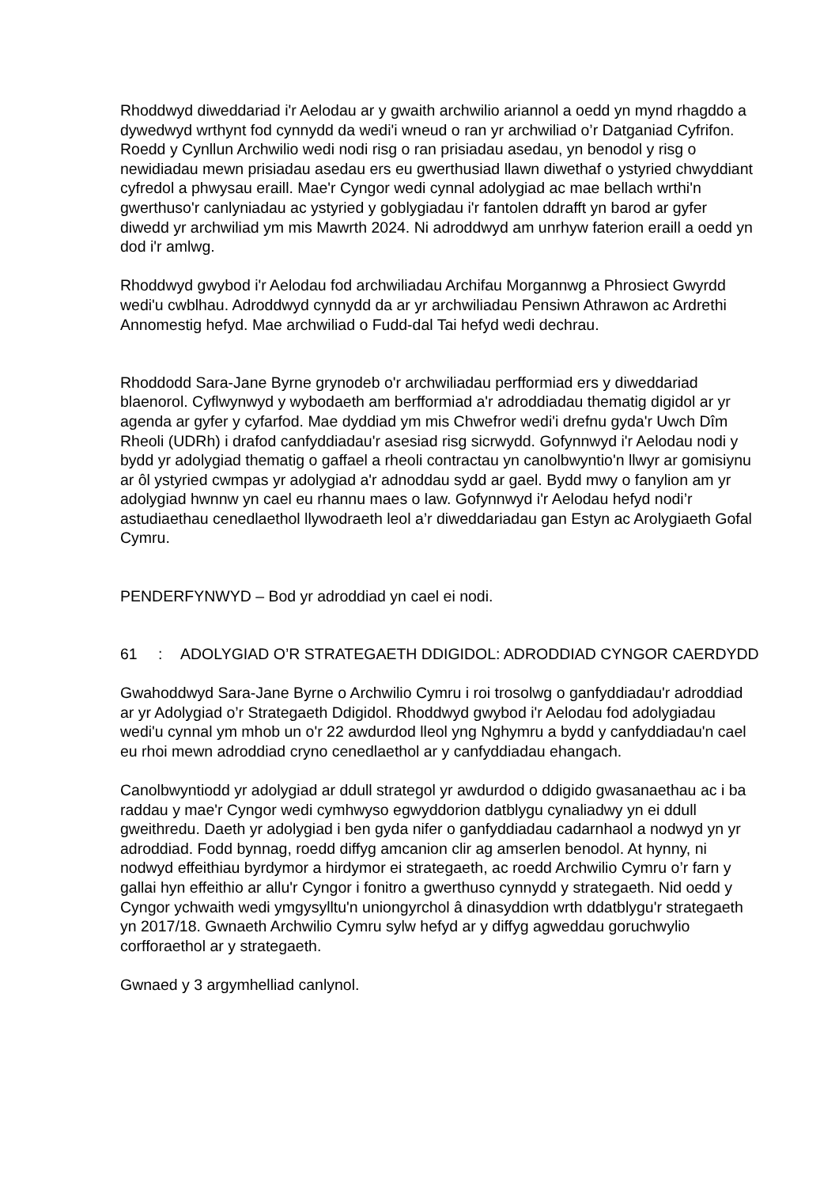Rhoddwyd diweddariad i'r Aelodau ar y gwaith archwilio ariannol a oedd yn mynd rhagddo a dywedwyd wrthynt fod cynnydd da wedi'i wneud o ran yr archwiliad o’r Datganiad Cyfrifon. Roedd y Cynllun Archwilio wedi nodi risg o ran prisiadau asedau, yn benodol y risg o newidiadau mewn prisiadau asedau ers eu gwerthusiad llawn diwethaf o ystyried chwyddiant cyfredol a phwysau eraill. Mae'r Cyngor wedi cynnal adolygiad ac mae bellach wrthi'n gwerthuso'r canlyniadau ac ystyried y goblygiadau i'r fantolen ddrafft yn barod ar gyfer diwedd yr archwiliad ym mis Mawrth 2024. Ni adroddwyd am unrhyw faterion eraill a oedd yn dod i'r amlwg.
Rhoddwyd gwybod i'r Aelodau fod archwiliadau Archifau Morgannwg a Phrosiect Gwyrdd wedi'u cwblhau. Adroddwyd cynnydd da ar yr archwiliadau Pensiwn Athrawon ac Ardrethi Annomestig hefyd. Mae archwiliad o Fudd-dal Tai hefyd wedi dechrau.
Rhoddodd Sara-Jane Byrne grynodeb o'r archwiliadau perfformiad ers y diweddariad blaenorol. Cyflwynwyd y wybodaeth am berfformiad a'r adroddiadau thematig digidol ar yr agenda ar gyfer y cyfarfod. Mae dyddiad ym mis Chwefror wedi'i drefnu gyda'r Uwch Dîm Rheoli (UDRh) i drafod canfyddiadau'r asesiad risg sicrwydd. Gofynnwyd i'r Aelodau nodi y bydd yr adolygiad thematig o gaffael a rheoli contractau yn canolbwyntio'n llwyr ar gomisiynu ar ôl ystyried cwmpas yr adolygiad a'r adnoddau sydd ar gael. Bydd mwy o fanylion am yr adolygiad hwnnw yn cael eu rhannu maes o law. Gofynnwyd i'r Aelodau hefyd nodi’r astudiaethau cenedlaethol llywodraeth leol a’r diweddariadau gan Estyn ac Arolygiaeth Gofal Cymru.
PENDERFYNWYD – Bod yr adroddiad yn cael ei nodi.
61: ADOLYGIAD O’R STRATEGAETH DDIGIDOL: ADRODDIAD CYNGOR CAERDYDD
Gwahoddwyd Sara-Jane Byrne o Archwilio Cymru i roi trosolwg o ganfyddiadau'r adroddiad ar yr Adolygiad o’r Strategaeth Ddigidol. Rhoddwyd gwybod i'r Aelodau fod adolygiadau wedi'u cynnal ym mhob un o'r 22 awdurdod lleol yng Nghymru a bydd y canfyddiadau'n cael eu rhoi mewn adroddiad cryno cenedlaethol ar y canfyddiadau ehangach.
Canolbwyntiodd yr adolygiad ar ddull strategol yr awdurdod o ddigido gwasanaethau ac i ba raddau y mae'r Cyngor wedi cymhwyso egwyddorion datblygu cynaliadwy yn ei ddull gweithredu. Daeth yr adolygiad i ben gyda nifer o ganfyddiadau cadarnhaol a nodwyd yn yr adroddiad. Fodd bynnag, roedd diffyg amcanion clir ag amserlen benodol. At hynny, ni nodwyd effeithiau byrdymor a hirdymor ei strategaeth, ac roedd Archwilio Cymru o’r farn y gallai hyn effeithio ar allu'r Cyngor i fonitro a gwerthuso cynnydd y strategaeth. Nid oedd y Cyngor ychwaith wedi ymgysylltu'n uniongyrchol â dinasyddion wrth ddatblygu'r strategaeth yn 2017/18. Gwnaeth Archwilio Cymru sylw hefyd ar y diffyg agweddau goruchwylio corfforaethol ar y strategaeth.
Gwnaed y 3 argymhelliad canlynol.